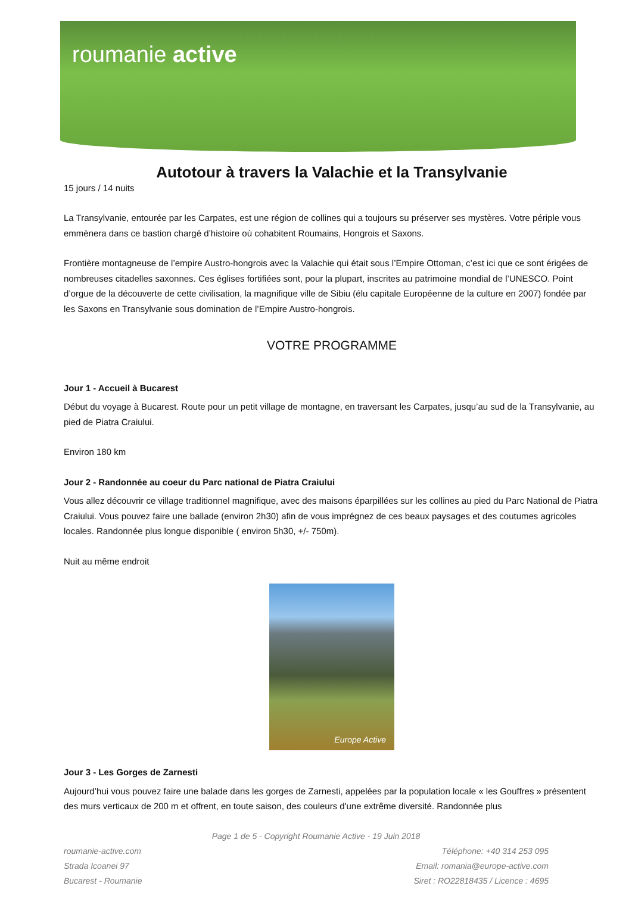roumanie active
Autotour à travers la Valachie et la Transylvanie
15 jours / 14 nuits
La Transylvanie, entourée par les Carpates, est une région de collines qui a toujours su préserver ses mystères. Votre périple vous emmènera dans ce bastion chargé d’histoire où cohabitent Roumains, Hongrois et Saxons.
Frontière montagneuse de l’empire Austro-hongrois avec la Valachie qui était sous l’Empire Ottoman, c’est ici que ce sont érigées de nombreuses citadelles saxonnes. Ces églises fortifiées sont, pour la plupart, inscrites au patrimoine mondial de l’UNESCO. Point d’orgue de la découverte de cette civilisation, la magnifique ville de Sibiu (élu capitale Européenne de la culture en 2007) fondée par les Saxons en Transylvanie sous domination de l’Empire Austro-hongrois.
VOTRE PROGRAMME
Jour 1 - Accueil à Bucarest
Début du voyage à Bucarest. Route pour un petit village de montagne, en traversant les Carpates, jusqu’au sud de la Transylvanie, au pied de Piatra Craiului.
Environ 180 km
Jour 2 - Randonnée au coeur du Parc national de Piatra Craiului
Vous allez découvrir ce village traditionnel magnifique, avec des maisons éparpillées sur les collines au pied du Parc National de Piatra Craiului. Vous pouvez faire une ballade (environ 2h30) afin de vous imprégnez de ces beaux paysages et des coutumes agricoles locales. Randonnée plus longue disponible ( environ 5h30, +/- 750m).
Nuit au même endroit
Europe Active
Jour 3 - Les Gorges de Zarnesti
Aujourd’hui vous pouvez faire une balade dans les gorges de Zarnesti, appelées par la population locale « les Gouffres » présentent des murs verticaux de 200 m et offrent, en toute saison, des couleurs d'une extrême diversité. Randonnée plus
Page 1 de 5 - Copyright Roumanie Active - 19 Juin 2018
roumanie-active.com
Strada Icoanei 97
Bucarest - Roumanie
Téléphone: +40 314 253 095
Email: romania@europe-active.com
Siret : RO22818435 / Licence : 4695